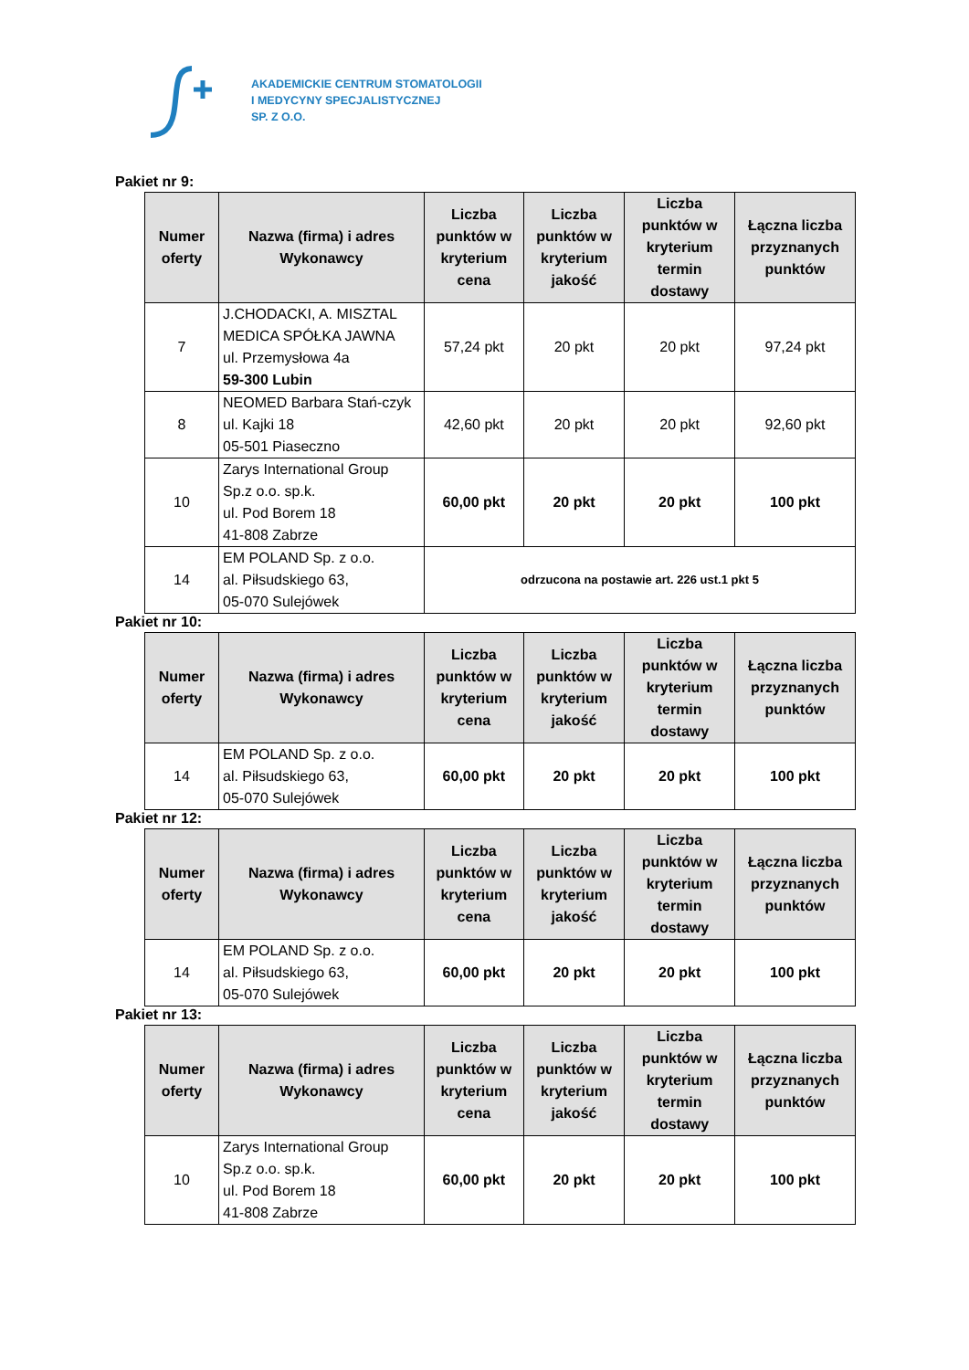AKADEMICKIE CENTRUM STOMATOLOGII
I MEDYCYNY SPECJALISTYCZNEJ
SP. Z O.O.
Pakiet nr 9:
| Numer oferty | Nazwa (firma) i adres Wykonawcy | Liczba punktów w kryterium cena | Liczba punktów w kryterium jakość | Liczba punktów w kryterium termin dostawy | Łączna liczba przyznanych punktów |
| --- | --- | --- | --- | --- | --- |
| 7 | J.CHODACKI, A. MISZTAL MEDICA SPÓŁKA JAWNA ul. Przemysłowa 4a 59-300 Lubin | 57,24 pkt | 20 pkt | 20 pkt | 97,24 pkt |
| 8 | NEOMED Barbara Stań-czyk ul. Kajki 18 05-501 Piaseczno | 42,60 pkt | 20 pkt | 20 pkt | 92,60 pkt |
| 10 | Zarys International Group Sp.z o.o. sp.k. ul. Pod Borem 18 41-808 Zabrze | 60,00 pkt | 20 pkt | 20 pkt | 100 pkt |
| 14 | EM POLAND Sp. z o.o. al. Piłsudskiego 63, 05-070 Sulejówek | odrzucona na postawie art. 226 ust.1 pkt 5 | | | |
Pakiet nr 10:
| Numer oferty | Nazwa (firma) i adres Wykonawcy | Liczba punktów w kryterium cena | Liczba punktów w kryterium jakość | Liczba punktów w kryterium termin dostawy | Łączna liczba przyznanych punktów |
| --- | --- | --- | --- | --- | --- |
| 14 | EM POLAND Sp. z o.o. al. Piłsudskiego 63, 05-070 Sulejówek | 60,00 pkt | 20 pkt | 20 pkt | 100 pkt |
Pakiet nr 12:
| Numer oferty | Nazwa (firma) i adres Wykonawcy | Liczba punktów w kryterium cena | Liczba punktów w kryterium jakość | Liczba punktów w kryterium termin dostawy | Łączna liczba przyznanych punktów |
| --- | --- | --- | --- | --- | --- |
| 14 | EM POLAND Sp. z o.o. al. Piłsudskiego 63, 05-070 Sulejówek | 60,00 pkt | 20 pkt | 20 pkt | 100 pkt |
Pakiet nr 13:
| Numer oferty | Nazwa (firma) i adres Wykonawcy | Liczba punktów w kryterium cena | Liczba punktów w kryterium jakość | Liczba punktów w kryterium termin dostawy | Łączna liczba przyznanych punktów |
| --- | --- | --- | --- | --- | --- |
| 10 | Zarys International Group Sp.z o.o. sp.k. ul. Pod Borem 18 41-808 Zabrze | 60,00 pkt | 20 pkt | 20 pkt | 100 pkt |